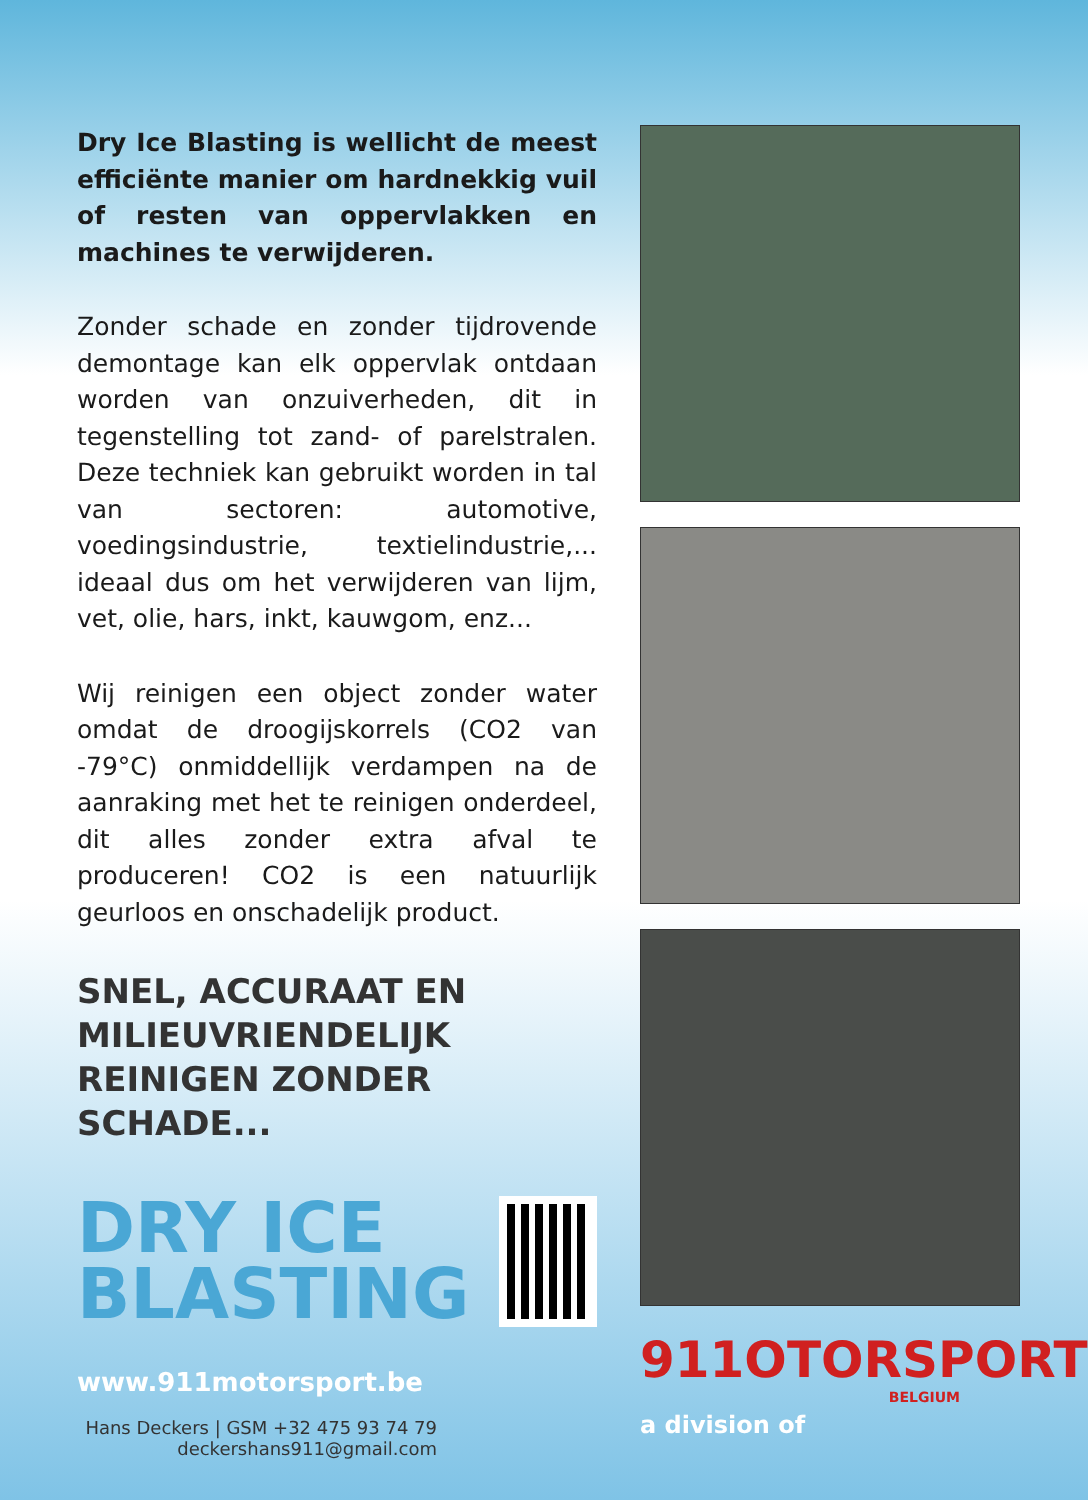Dry Ice Blasting is wellicht de meest efficiënte manier om hardnekkig vuil of resten van oppervlakken en machines te verwijderen.
Zonder schade en zonder tijdrovende demontage kan elk oppervlak ontdaan worden van onzuiverheden, dit in tegenstelling tot zand- of parelstralen. Deze techniek kan gebruikt worden in tal van sectoren: automotive, voedingsindustrie, textielindustrie,... ideaal dus om het verwijderen van lijm, vet, olie, hars, inkt, kauwgom, enz...
Wij reinigen een object zonder water omdat de droogijskorrels (CO2 van -79°C) onmiddellijk verdampen na de aanraking met het te reinigen onderdeel, dit alles zonder extra afval te produceren! CO2 is een natuurlijk geurloos en onschadelijk product.
SNEL, ACCURAAT EN
MILIEUVRIENDELIJK
REINIGEN ZONDER SCHADE...
DRY ICE
BLASTING
www.911motorsport.be
Hans Deckers | GSM +32 475 93 74 79
deckershans911@gmail.com
911OTORSPORT
BELGIUM
a division of